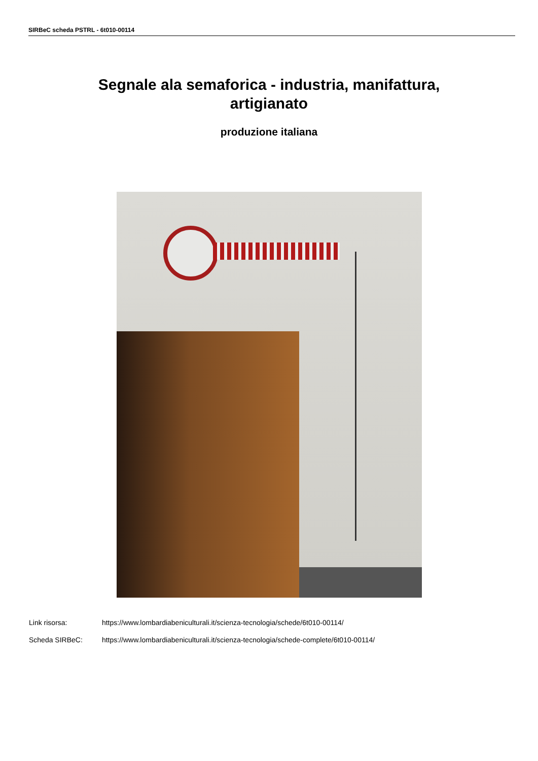SIRBeC scheda PSTRL - 6t010-00114
Segnale ala semaforica - industria, manifattura, artigianato
produzione italiana
Link risorsa: https://www.lombardiabeniculturali.it/scienza-tecnologia/schede/6t010-00114/
Scheda SIRBeC: https://www.lombardiabeniculturali.it/scienza-tecnologia/schede-complete/6t010-00114/